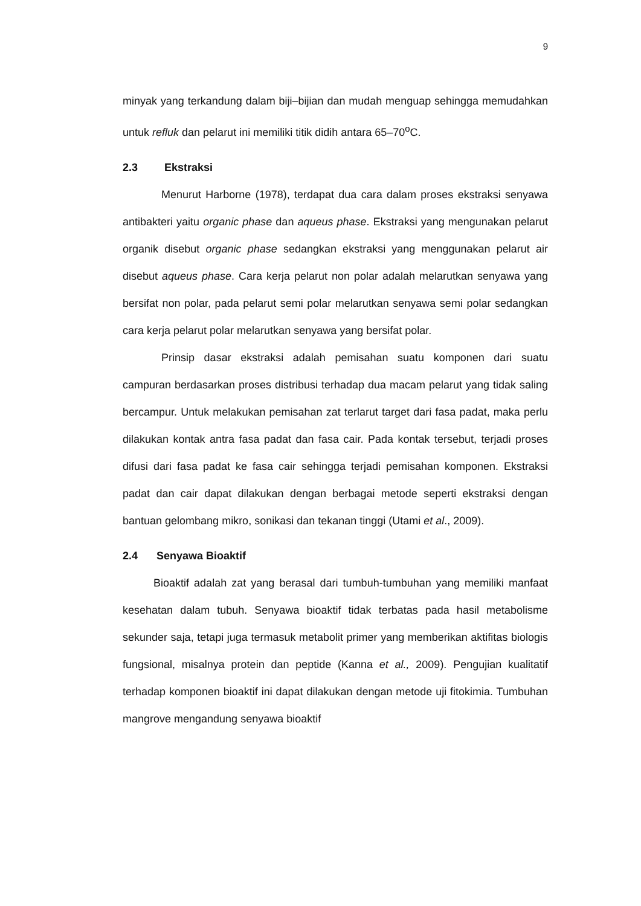9
minyak yang terkandung dalam biji–bijian dan mudah menguap sehingga memudahkan untuk refluk dan pelarut ini memiliki titik didih antara 65–70<sup>o</sup>C.
2.3 Ekstraksi
Menurut Harborne (1978), terdapat dua cara dalam proses ekstraksi senyawa antibakteri yaitu organic phase dan aqueus phase. Ekstraksi yang mengunakan pelarut organik disebut organic phase sedangkan ekstraksi yang menggunakan pelarut air disebut aqueus phase. Cara kerja pelarut non polar adalah melarutkan senyawa yang bersifat non polar, pada pelarut semi polar melarutkan senyawa semi polar sedangkan cara kerja pelarut polar melarutkan senyawa yang bersifat polar.
Prinsip dasar ekstraksi adalah pemisahan suatu komponen dari suatu campuran berdasarkan proses distribusi terhadap dua macam pelarut yang tidak saling bercampur. Untuk melakukan pemisahan zat terlarut target dari fasa padat, maka perlu dilakukan kontak antra fasa padat dan fasa cair. Pada kontak tersebut, terjadi proses difusi dari fasa padat ke fasa cair sehingga terjadi pemisahan komponen. Ekstraksi padat dan cair dapat dilakukan dengan berbagai metode seperti ekstraksi dengan bantuan gelombang mikro, sonikasi dan tekanan tinggi (Utami et al., 2009).
2.4 Senyawa Bioaktif
Bioaktif adalah zat yang berasal dari tumbuh-tumbuhan yang memiliki manfaat kesehatan dalam tubuh. Senyawa bioaktif tidak terbatas pada hasil metabolisme sekunder saja, tetapi juga termasuk metabolit primer yang memberikan aktifitas biologis fungsional, misalnya protein dan peptide (Kanna et al., 2009). Pengujian kualitatif terhadap komponen bioaktif ini dapat dilakukan dengan metode uji fitokimia. Tumbuhan mangrove mengandung senyawa bioaktif